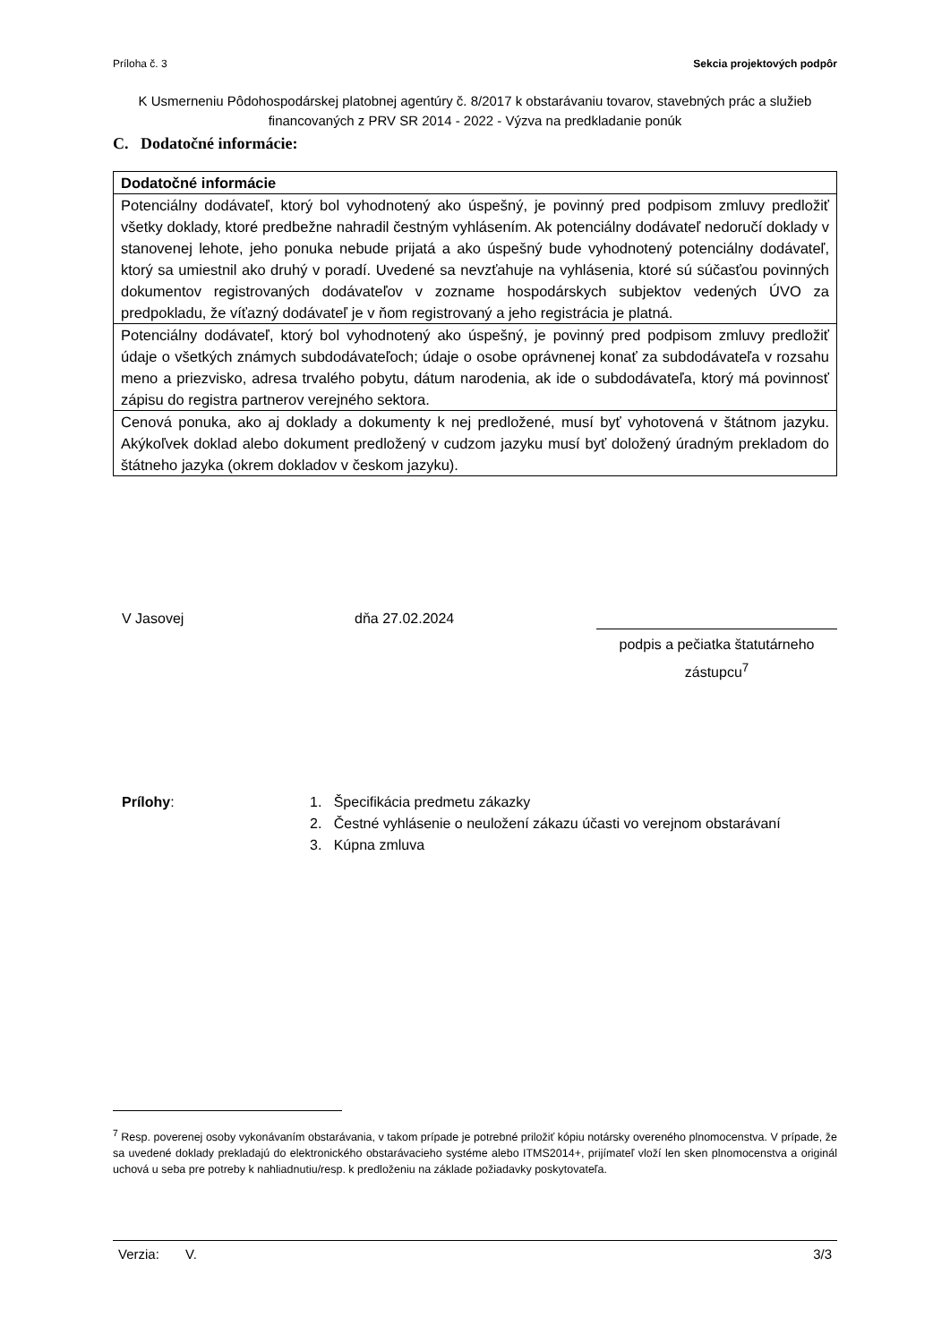Príloha č. 3 Sekcia projektových podpôr
K Usmerneniu Pôdohospodárskej platobnej agentúry č. 8/2017 k obstarávaniu tovarov, stavebných prác a služieb financovaných z PRV SR 2014 - 2022 - Výzva na predkladanie ponúk
C. Dodatočné informácie:
| Dodatočné informácie |
| Potenciálny dodávateľ, ktorý bol vyhodnotený ako úspešný, je povinný pred podpisom zmluvy predložiť všetky doklady, ktoré predbežne nahradil čestným vyhlásením. Ak potenciálny dodávateľ nedoručí doklady v stanovenej lehote, jeho ponuka nebude prijatá a ako úspešný bude vyhodnotený potenciálny dodávateľ, ktorý sa umiestnil ako druhý v poradí. Uvedené sa nevzťahuje na vyhlásenia, ktoré sú súčasťou povinných dokumentov registrovaných dodávateľov v zozname hospodárskych subjektov vedených ÚVO za predpokladu, že víťazný dodávateľ je v ňom registrovaný a jeho registrácia je platná. |
| Potenciálny dodávateľ, ktorý bol vyhodnotený ako úspešný, je povinný pred podpisom zmluvy predložiť údaje o všetkých známych subdodávateľoch; údaje o osobe oprávnenej konať za subdodávateľa v rozsahu meno a priezvisko, adresa trvalého pobytu, dátum narodenia, ak ide o subdodávateľa, ktorý má povinnosť zápisu do registra partnerov verejného sektora. |
| Cenová ponuka, ako aj doklady a dokumenty k nej predložené, musí byť vyhotovená v štátnom jazyku. Akýkoľvek doklad alebo dokument predložený v cudzom jazyku musí byť doložený úradným prekladom do štátneho jazyka (okrem dokladov v českom jazyku). |
V Jasovej dňa 27.02.2024
podpis a pečiatka štatutárneho zástupcu<sup>7</sup>
Prílohy: 1. Špecifikácia predmetu zákazky
2. Čestné vyhlásenie o neuložení zákazu účasti vo verejnom obstarávaní
3. Kúpna zmluva
<sup>7</sup> Resp. poverenej osoby vykonávaním obstarávania, v takom prípade je potrebné priložiť kópiu notársky overeného plnomocenstva. V prípade, že sa uvedené doklady prekladajú do elektronického obstarávacieho systéme alebo ITMS2014+, prijímateľ vloží len sken plnomocenstva a originál uchová u seba pre potreby k nahliadnutiu/resp. k predloženiu na základe požiadavky poskytovateľa.
Verzia: V. 3/3